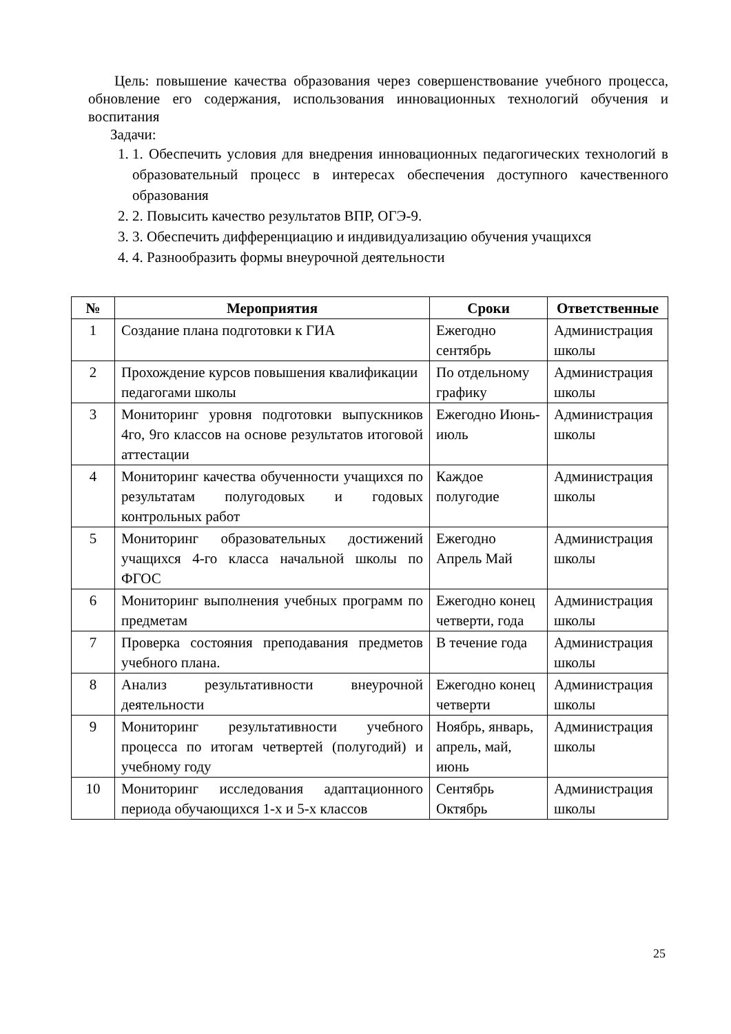Цель: повышение качества образования через совершенствование учебного процесса, обновление его содержания, использования инновационных технологий обучения и воспитания
Задачи:
1. 1. Обеспечить условия для внедрения инновационных педагогических технологий в образовательный процесс в интересах обеспечения доступного качественного образования
2. 2. Повысить качество результатов ВПР, ОГЭ-9.
3. 3. Обеспечить дифференциацию и индивидуализацию обучения учащихся
4. 4. Разнообразить формы внеурочной деятельности
| № | Мероприятия | Сроки | Ответственные |
| --- | --- | --- | --- |
| 1 | Создание плана подготовки к ГИА | Ежегодно сентябрь | Администрация школы |
| 2 | Прохождение курсов повышения квалификации педагогами школы | По отдельному графику | Администрация школы |
| 3 | Мониторинг уровня подготовки выпускников 4го, 9го классов на основе результатов итоговой аттестации | Ежегодно Июнь-июль | Администрация школы |
| 4 | Мониторинг качества обученности учащихся по результатам полугодовых и годовых контрольных работ | Каждое полугодие | Администрация школы |
| 5 | Мониторинг образовательных достижений учащихся 4-го класса начальной школы по ФГОС | Ежегодно Апрель Май | Администрация школы |
| 6 | Мониторинг выполнения учебных программ по предметам | Ежегодно конец четверти, года | Администрация школы |
| 7 | Проверка состояния преподавания предметов учебного плана. | В течение года | Администрация школы |
| 8 | Анализ результативности внеурочной деятельности | Ежегодно конец четверти | Администрация школы |
| 9 | Мониторинг результативности учебного процесса по итогам четвертей (полугодий) и учебному году | Ноябрь, январь, апрель, май, июнь | Администрация школы |
| 10 | Мониторинг исследования адаптационного периода обучающихся 1-х и 5-х классов | Сентябрь Октябрь | Администрация школы |
25